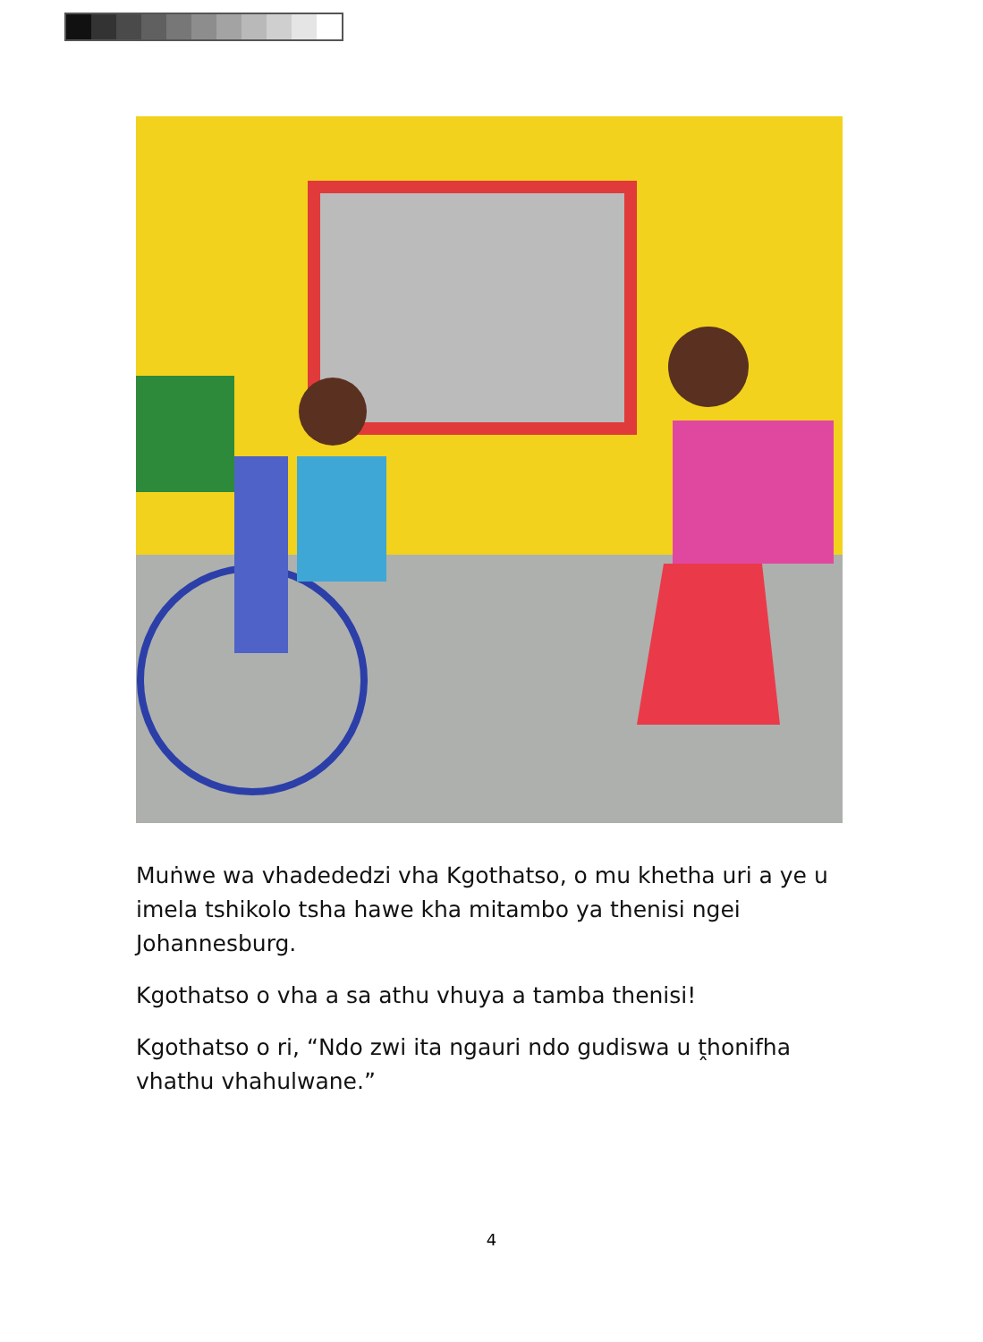Muṅwe wa vhadededzi vha Kgothatso, o mu khetha uri a ye u imela tshikolo tsha hawe kha mitambo ya thenisi ngei Johannesburg.
Kgothatso o vha a sa athu vhuya a tamba thenisi!
Kgothatso o ri, “Ndo zwi ita ngauri ndo gudiswa u ṱhonifha vhathu vhahulwane.”
4